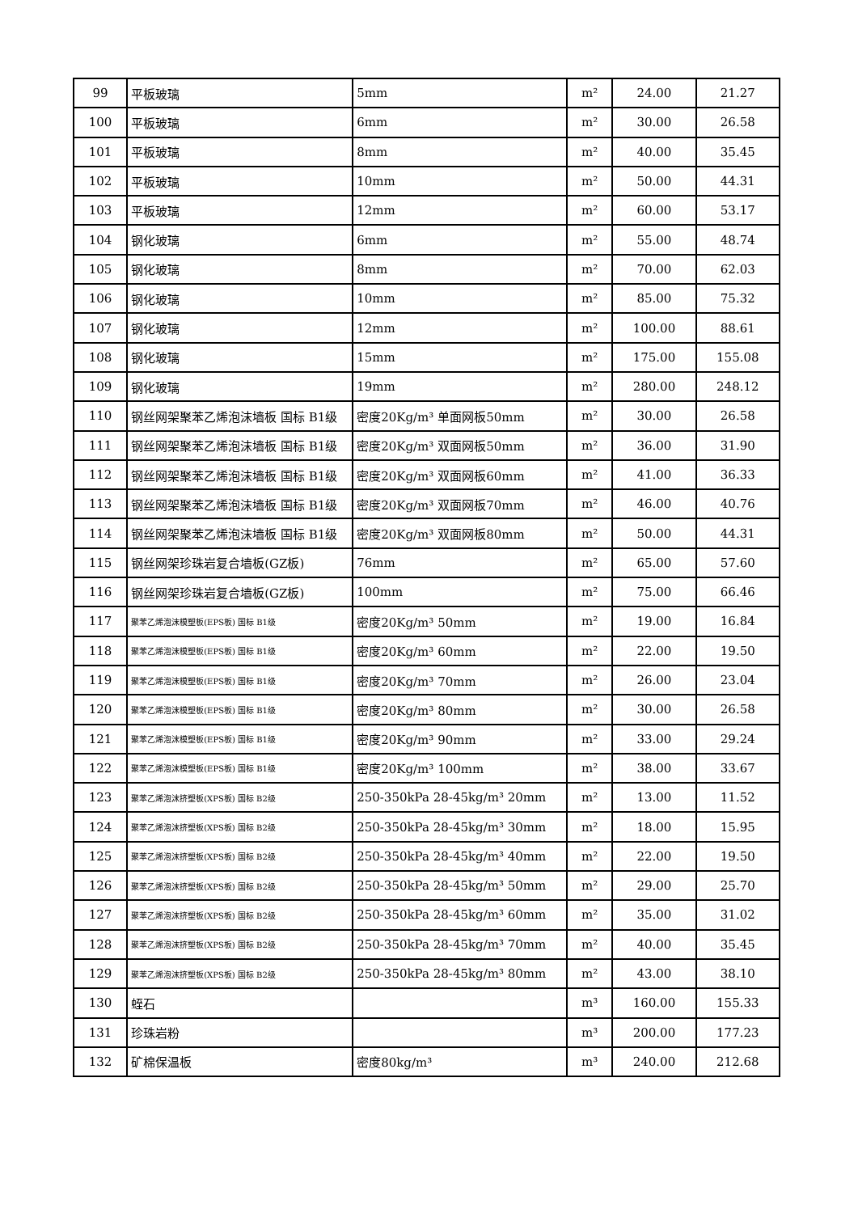| 99 | 平板玻璃 | 5mm | m² | 24.00 | 21.27 |
| 100 | 平板玻璃 | 6mm | m² | 30.00 | 26.58 |
| 101 | 平板玻璃 | 8mm | m² | 40.00 | 35.45 |
| 102 | 平板玻璃 | 10mm | m² | 50.00 | 44.31 |
| 103 | 平板玻璃 | 12mm | m² | 60.00 | 53.17 |
| 104 | 钢化玻璃 | 6mm | m² | 55.00 | 48.74 |
| 105 | 钢化玻璃 | 8mm | m² | 70.00 | 62.03 |
| 106 | 钢化玻璃 | 10mm | m² | 85.00 | 75.32 |
| 107 | 钢化玻璃 | 12mm | m² | 100.00 | 88.61 |
| 108 | 钢化玻璃 | 15mm | m² | 175.00 | 155.08 |
| 109 | 钢化玻璃 | 19mm | m² | 280.00 | 248.12 |
| 110 | 钢丝网架聚苯乙烯泡沫墙板 国标 B1级 | 密度20Kg/m³ 单面网板50mm | m² | 30.00 | 26.58 |
| 111 | 钢丝网架聚苯乙烯泡沫墙板 国标 B1级 | 密度20Kg/m³ 双面网板50mm | m² | 36.00 | 31.90 |
| 112 | 钢丝网架聚苯乙烯泡沫墙板 国标 B1级 | 密度20Kg/m³ 双面网板60mm | m² | 41.00 | 36.33 |
| 113 | 钢丝网架聚苯乙烯泡沫墙板 国标 B1级 | 密度20Kg/m³ 双面网板70mm | m² | 46.00 | 40.76 |
| 114 | 钢丝网架聚苯乙烯泡沫墙板 国标 B1级 | 密度20Kg/m³ 双面网板80mm | m² | 50.00 | 44.31 |
| 115 | 钢丝网架珍珠岩复合墙板(GZ板) | 76mm | m² | 65.00 | 57.60 |
| 116 | 钢丝网架珍珠岩复合墙板(GZ板) | 100mm | m² | 75.00 | 66.46 |
| 117 | 聚苯乙烯泡沫模塑板(EPS板) 国标 B1级 | 密度20Kg/m³ 50mm | m² | 19.00 | 16.84 |
| 118 | 聚苯乙烯泡沫模塑板(EPS板) 国标 B1级 | 密度20Kg/m³ 60mm | m² | 22.00 | 19.50 |
| 119 | 聚苯乙烯泡沫模塑板(EPS板) 国标 B1级 | 密度20Kg/m³ 70mm | m² | 26.00 | 23.04 |
| 120 | 聚苯乙烯泡沫模塑板(EPS板) 国标 B1级 | 密度20Kg/m³ 80mm | m² | 30.00 | 26.58 |
| 121 | 聚苯乙烯泡沫模塑板(EPS板) 国标 B1级 | 密度20Kg/m³ 90mm | m² | 33.00 | 29.24 |
| 122 | 聚苯乙烯泡沫模塑板(EPS板) 国标 B1级 | 密度20Kg/m³ 100mm | m² | 38.00 | 33.67 |
| 123 | 聚苯乙烯泡沫挤塑板(XPS板) 国标 B2级 | 250-350kPa 28-45kg/m³ 20mm | m² | 13.00 | 11.52 |
| 124 | 聚苯乙烯泡沫挤塑板(XPS板) 国标 B2级 | 250-350kPa 28-45kg/m³ 30mm | m² | 18.00 | 15.95 |
| 125 | 聚苯乙烯泡沫挤塑板(XPS板) 国标 B2级 | 250-350kPa 28-45kg/m³ 40mm | m² | 22.00 | 19.50 |
| 126 | 聚苯乙烯泡沫挤塑板(XPS板) 国标 B2级 | 250-350kPa 28-45kg/m³ 50mm | m² | 29.00 | 25.70 |
| 127 | 聚苯乙烯泡沫挤塑板(XPS板) 国标 B2级 | 250-350kPa 28-45kg/m³ 60mm | m² | 35.00 | 31.02 |
| 128 | 聚苯乙烯泡沫挤塑板(XPS板) 国标 B2级 | 250-350kPa 28-45kg/m³ 70mm | m² | 40.00 | 35.45 |
| 129 | 聚苯乙烯泡沫挤塑板(XPS板) 国标 B2级 | 250-350kPa 28-45kg/m³ 80mm | m² | 43.00 | 38.10 |
| 130 | 蛭石 | | m³ | 160.00 | 155.33 |
| 131 | 珍珠岩粉 | | m³ | 200.00 | 177.23 |
| 132 | 矿棉保温板 | 密度80kg/m³ | m³ | 240.00 | 212.68 |